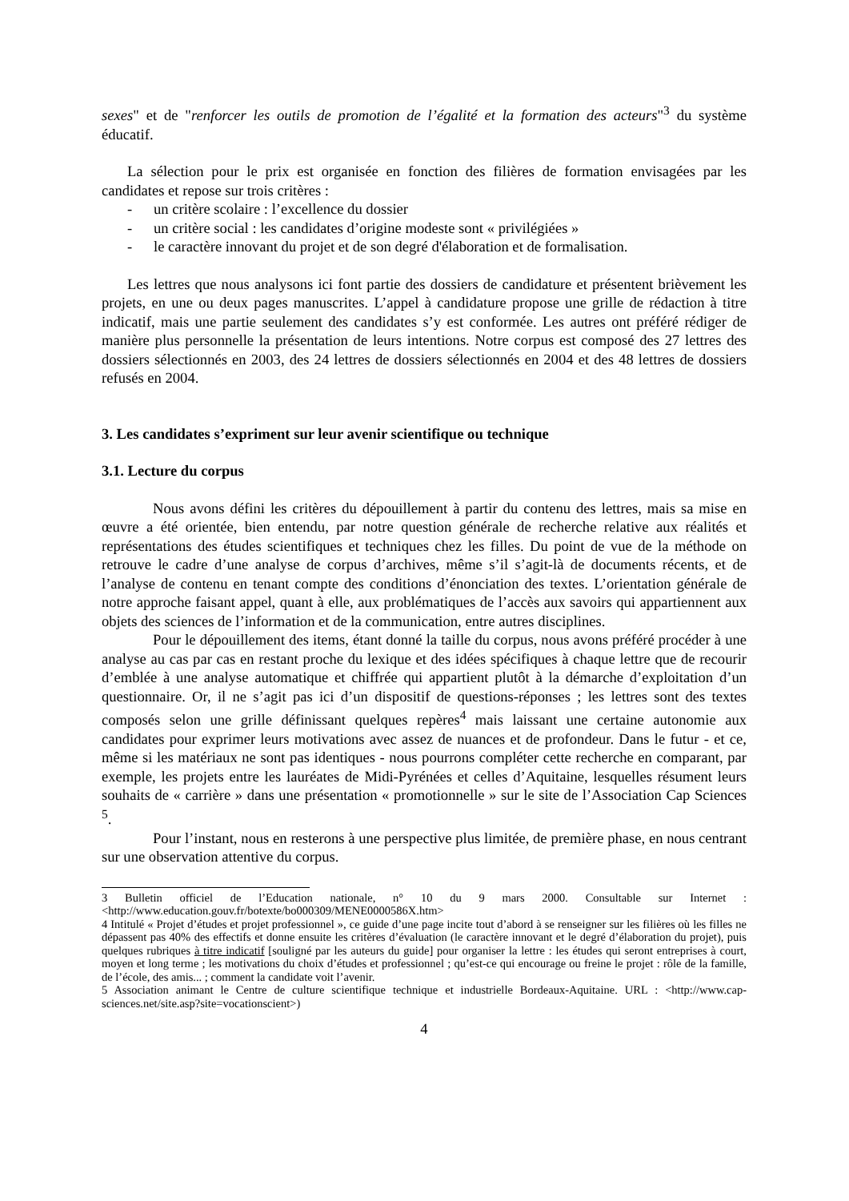sexes" et de "renforcer les outils de promotion de l’égalité et la formation des acteurs"<sup>3</sup> du système éducatif.
La sélection pour le prix est organisée en fonction des filières de formation envisagées par les candidates et repose sur trois critères :
- un critère scolaire : l’excellence du dossier
- un critère social : les candidates d’origine modeste sont « privilégiées »
- le caractère innovant du projet et de son degré d'élaboration et de formalisation.
Les lettres que nous analysons ici font partie des dossiers de candidature et présentent brièvement les projets, en une ou deux pages manuscrites. L’appel à candidature propose une grille de rédaction à titre indicatif, mais une partie seulement des candidates s’y est conformée. Les autres ont préféré rédiger de manière plus personnelle la présentation de leurs intentions. Notre corpus est composé des 27 lettres des dossiers sélectionnés en 2003, des 24 lettres de dossiers sélectionnés en 2004 et des 48 lettres de dossiers refusés en 2004.
3. Les candidates s’expriment sur leur avenir scientifique ou technique
3.1. Lecture du corpus
Nous avons défini les critères du dépouillement à partir du contenu des lettres, mais sa mise en œuvre a été orientée, bien entendu, par notre question générale de recherche relative aux réalités et représentations des études scientifiques et techniques chez les filles. Du point de vue de la méthode on retrouve le cadre d’une analyse de corpus d’archives, même s’il s’agit-là de documents récents, et de l’analyse de contenu en tenant compte des conditions d’énonciation des textes. L’orientation générale de notre approche faisant appel, quant à elle, aux problématiques de l’accès aux savoirs qui appartiennent aux objets des sciences de l’information et de la communication, entre autres disciplines.
Pour le dépouillement des items, étant donné la taille du corpus, nous avons préféré procéder à une analyse au cas par cas en restant proche du lexique et des idées spécifiques à chaque lettre que de recourir d’emblée à une analyse automatique et chiffrée qui appartient plutôt à la démarche d’exploitation d’un questionnaire. Or, il ne s’agit pas ici d’un dispositif de questions-réponses ; les lettres sont des textes composés selon une grille définissant quelques repères<sup>4</sup> mais laissant une certaine autonomie aux candidates pour exprimer leurs motivations avec assez de nuances et de profondeur. Dans le futur - et ce, même si les matériaux ne sont pas identiques - nous pourrons compléter cette recherche en comparant, par exemple, les projets entre les lauréates de Midi-Pyrénées et celles d’Aquitaine, lesquelles résument leurs souhaits de « carrière » dans une présentation « promotionnelle » sur le site de l’Association Cap Sciences <sup>5</sup>.
Pour l’instant, nous en resterons à une perspective plus limitée, de première phase, en nous centrant sur une observation attentive du corpus.
3 Bulletin officiel de l’Education nationale, n° 10 du 9 mars 2000. Consultable sur Internet : <http://www.education.gouv.fr/botexte/bo000309/MENE0000586X.htm>
4 Intitulé « Projet d’études et projet professionnel », ce guide d’une page incite tout d’abord à se renseigner sur les filières où les filles ne dépassent pas 40% des effectifs et donne ensuite les critères d’évaluation (le caractère innovant et le degré d’élaboration du projet), puis quelques rubriques à titre indicatif [souligné par les auteurs du guide] pour organiser la lettre : les études qui seront entreprises à court, moyen et long terme ; les motivations du choix d’études et professionnel ; qu’est-ce qui encourage ou freine le projet : rôle de la famille, de l’école, des amis... ; comment la candidate voit l’avenir.
5 Association animant le Centre de culture scientifique technique et industrielle Bordeaux-Aquitaine. URL : <http://www.cap-sciences.net/site.asp?site=vocationscient>)
4